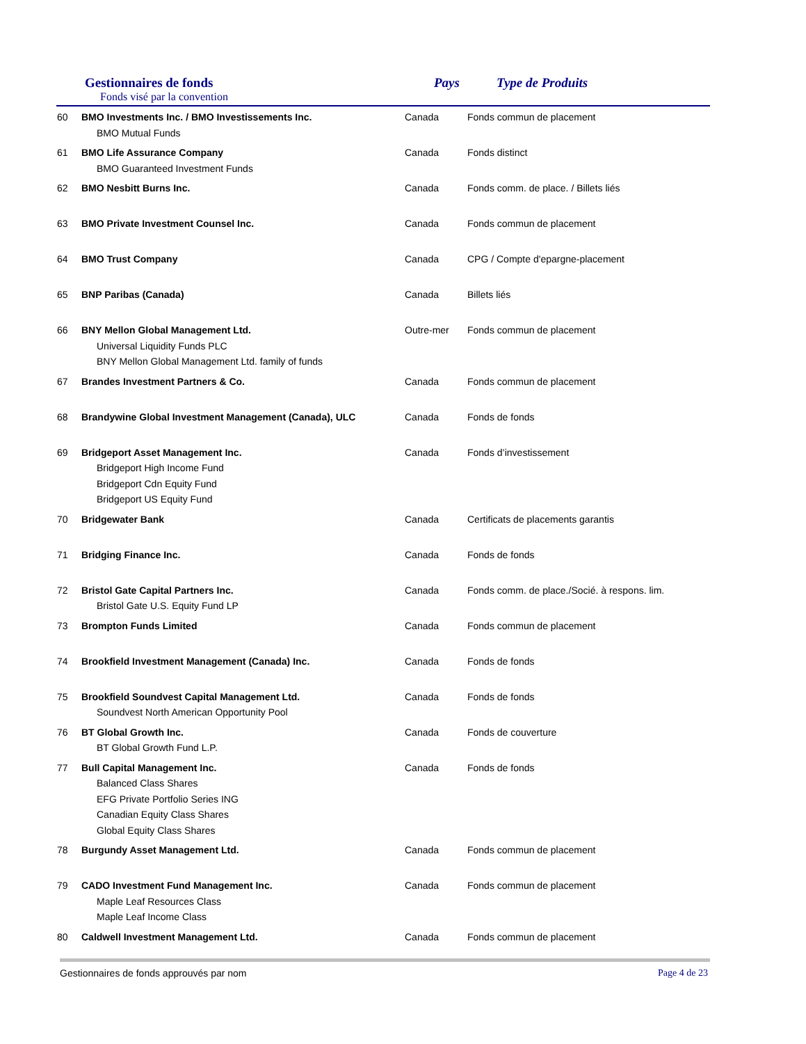Gestionnaires de fonds
Fonds visé par la convention
Pays Type de Produits
| 60 | BMO Investments Inc. / BMO Investissements Inc. BMO Mutual Funds | Canada | Fonds commun de placement |
| 61 | BMO Life Assurance Company BMO Guaranteed Investment Funds | Canada | Fonds distinct |
| 62 | BMO Nesbitt Burns Inc. | Canada | Fonds comm. de place. / Billets liés |
| 63 | BMO Private Investment Counsel Inc. | Canada | Fonds commun de placement |
| 64 | BMO Trust Company | Canada | CPG / Compte d'epargne-placement |
| 65 | BNP Paribas (Canada) | Canada | Billets liés |
| 66 | BNY Mellon Global Management Ltd. Universal Liquidity Funds PLC BNY Mellon Global Management Ltd. family of funds | Outre-mer | Fonds commun de placement |
| 67 | Brandes Investment Partners & Co. | Canada | Fonds commun de placement |
| 68 | Brandywine Global Investment Management (Canada), ULC | Canada | Fonds de fonds |
| 69 | Bridgeport Asset Management Inc. Bridgeport High Income Fund Bridgeport Cdn Equity Fund Bridgeport US Equity Fund | Canada | Fonds d’investissement |
| 70 | Bridgewater Bank | Canada | Certificats de placements garantis |
| 71 | Bridging Finance Inc. | Canada | Fonds de fonds |
| 72 | Bristol Gate Capital Partners Inc. Bristol Gate U.S. Equity Fund LP | Canada | Fonds comm. de place./Socié. à respons. lim. |
| 73 | Brompton Funds Limited | Canada | Fonds commun de placement |
| 74 | Brookfield Investment Management (Canada) Inc. | Canada | Fonds de fonds |
| 75 | Brookfield Soundvest Capital Management Ltd. Soundvest North American Opportunity Pool | Canada | Fonds de fonds |
| 76 | BT Global Growth Inc. BT Global Growth Fund L.P. | Canada | Fonds de couverture |
| 77 | Bull Capital Management Inc. Balanced Class Shares EFG Private Portfolio Series ING Canadian Equity Class Shares Global Equity Class Shares | Canada | Fonds de fonds |
| 78 | Burgundy Asset Management Ltd. | Canada | Fonds commun de placement |
| 79 | CADO Investment Fund Management Inc. Maple Leaf Resources Class Maple Leaf Income Class | Canada | Fonds commun de placement |
| 80 | Caldwell Investment Management Ltd. | Canada | Fonds commun de placement |
Gestionnaires de fonds approuvés par nom Page 4 de 23